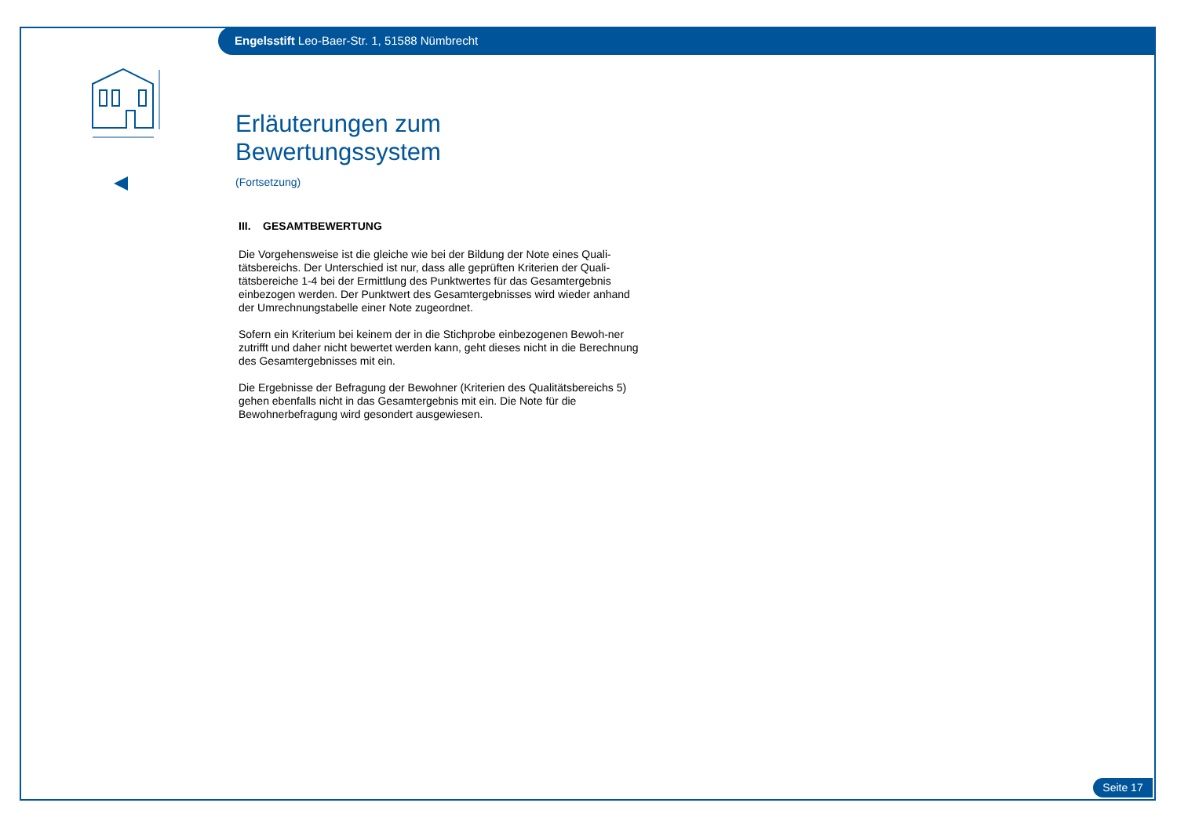Engelsstift Leo-Baer-Str. 1, 51588 Nümbrecht
Erläuterungen zum Bewertungssystem
(Fortsetzung)
III. GESAMTBEWERTUNG
Die Vorgehensweise ist die gleiche wie bei der Bildung der Note eines Quali-tätsbereichs. Der Unterschied ist nur, dass alle geprüften Kriterien der Quali-tätsbereiche 1-4 bei der Ermittlung des Punktwertes für das Gesamtergebnis einbezogen werden. Der Punktwert des Gesamtergebnisses wird wieder anhand der Umrechnungstabelle einer Note zugeordnet.
Sofern ein Kriterium bei keinem der in die Stichprobe einbezogenen Bewoh-ner zutrifft und daher nicht bewertet werden kann, geht dieses nicht in die Berechnung des Gesamtergebnisses mit ein.
Die Ergebnisse der Befragung der Bewohner (Kriterien des Qualitätsbereichs 5) gehen ebenfalls nicht in das Gesamtergebnis mit ein. Die Note für die Bewohnerbefragung wird gesondert ausgewiesen.
Seite 17